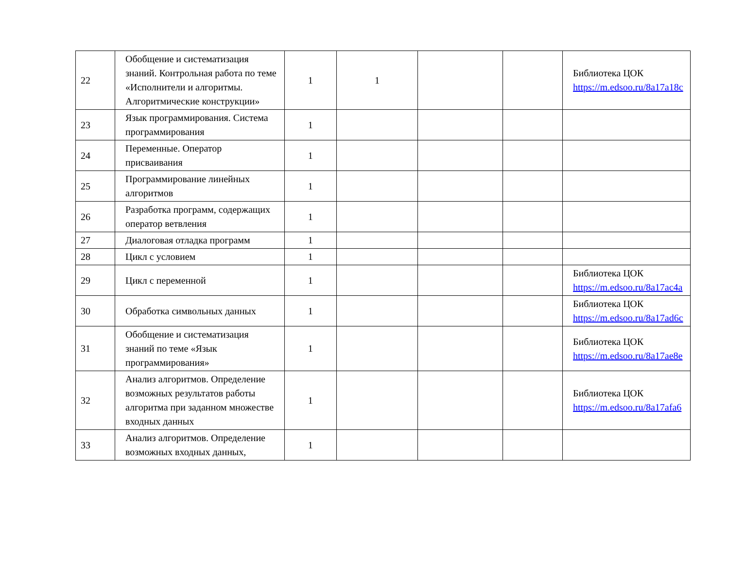| 22 | Обобщение и систематизация знаний. Контрольная работа по теме «Исполнители и алгоритмы. Алгоритмические конструкции» | 1 | 1 | | | Библиотека ЦОК https://m.edsoo.ru/8a17a18c |
| 23 | Язык программирования. Система программирования | 1 | | | | |
| 24 | Переменные. Оператор присваивания | 1 | | | | |
| 25 | Программирование линейных алгоритмов | 1 | | | | |
| 26 | Разработка программ, содержащих оператор ветвления | 1 | | | | |
| 27 | Диалоговая отладка программ | 1 | | | | |
| 28 | Цикл с условием | 1 | | | | |
| 29 | Цикл с переменной | 1 | | | | Библиотека ЦОК https://m.edsoo.ru/8a17ac4a |
| 30 | Обработка символьных данных | 1 | | | | Библиотека ЦОК https://m.edsoo.ru/8a17ad6c |
| 31 | Обобщение и систематизация знаний по теме «Язык программирования» | 1 | | | | Библиотека ЦОК https://m.edsoo.ru/8a17ae8e |
| 32 | Анализ алгоритмов. Определение возможных результатов работы алгоритма при заданном множестве входных данных | 1 | | | | Библиотека ЦОК https://m.edsoo.ru/8a17afa6 |
| 33 | Анализ алгоритмов. Определение возможных входных данных, | 1 | | | | |